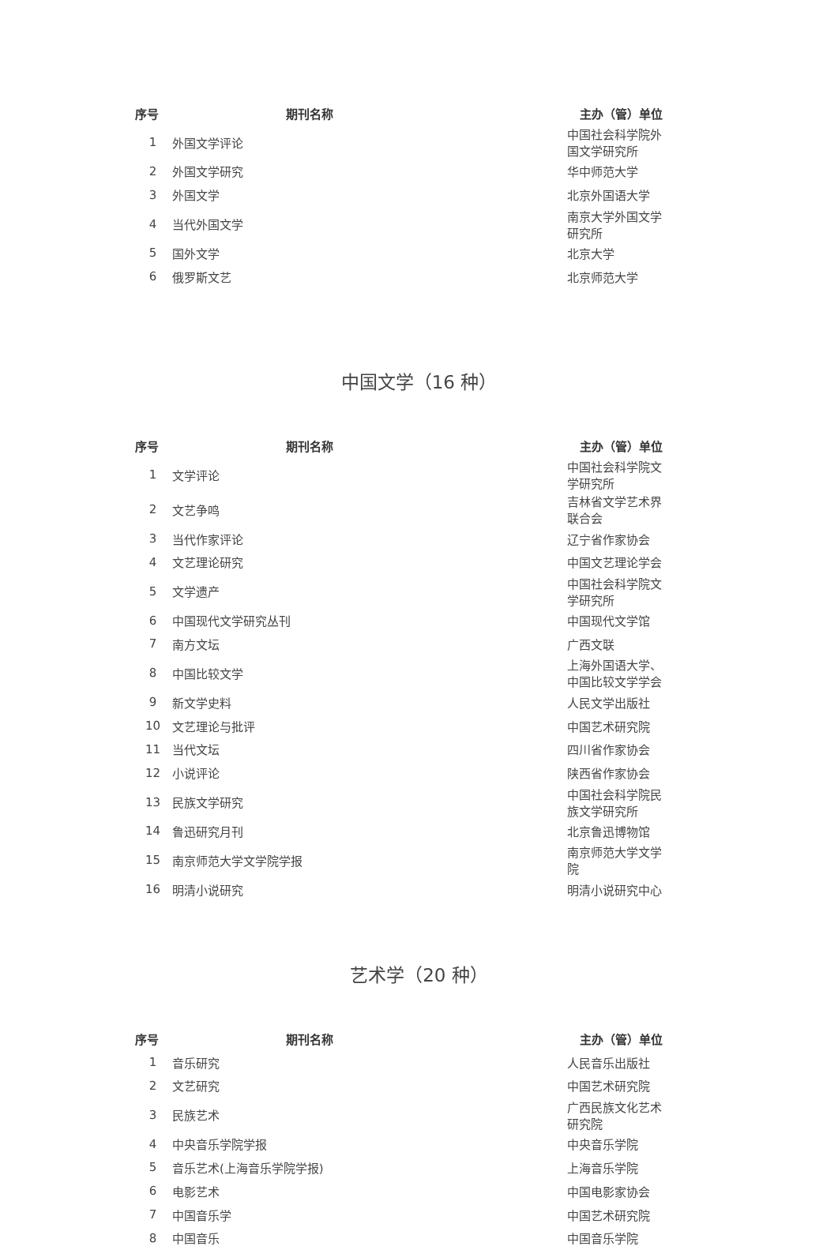| 序号 | 期刊名称 | 主办（管）单位 |
| --- | --- | --- |
| 1 | 外国文学评论 | 中国社会科学院外国文学研究所 |
| 2 | 外国文学研究 | 华中师范大学 |
| 3 | 外国文学 | 北京外国语大学 |
| 4 | 当代外国文学 | 南京大学外国文学研究所 |
| 5 | 国外文学 | 北京大学 |
| 6 | 俄罗斯文艺 | 北京师范大学 |
中国文学（16 种）
| 序号 | 期刊名称 | 主办（管）单位 |
| --- | --- | --- |
| 1 | 文学评论 | 中国社会科学院文学研究所 |
| 2 | 文艺争鸣 | 吉林省文学艺术界联合会 |
| 3 | 当代作家评论 | 辽宁省作家协会 |
| 4 | 文艺理论研究 | 中国文艺理论学会 |
| 5 | 文学遗产 | 中国社会科学院文学研究所 |
| 6 | 中国现代文学研究丛刊 | 中国现代文学馆 |
| 7 | 南方文坛 | 广西文联 |
| 8 | 中国比较文学 | 上海外国语大学、中国比较文学学会 |
| 9 | 新文学史料 | 人民文学出版社 |
| 10 | 文艺理论与批评 | 中国艺术研究院 |
| 11 | 当代文坛 | 四川省作家协会 |
| 12 | 小说评论 | 陕西省作家协会 |
| 13 | 民族文学研究 | 中国社会科学院民族文学研究所 |
| 14 | 鲁迅研究月刊 | 北京鲁迅博物馆 |
| 15 | 南京师范大学文学院学报 | 南京师范大学文学院 |
| 16 | 明清小说研究 | 明清小说研究中心 |
艺术学（20 种）
| 序号 | 期刊名称 | 主办（管）单位 |
| --- | --- | --- |
| 1 | 音乐研究 | 人民音乐出版社 |
| 2 | 文艺研究 | 中国艺术研究院 |
| 3 | 民族艺术 | 广西民族文化艺术研究院 |
| 4 | 中央音乐学院学报 | 中央音乐学院 |
| 5 | 音乐艺术(上海音乐学院学报) | 上海音乐学院 |
| 6 | 电影艺术 | 中国电影家协会 |
| 7 | 中国音乐学 | 中国艺术研究院 |
| 8 | 中国音乐 | 中国音乐学院 |